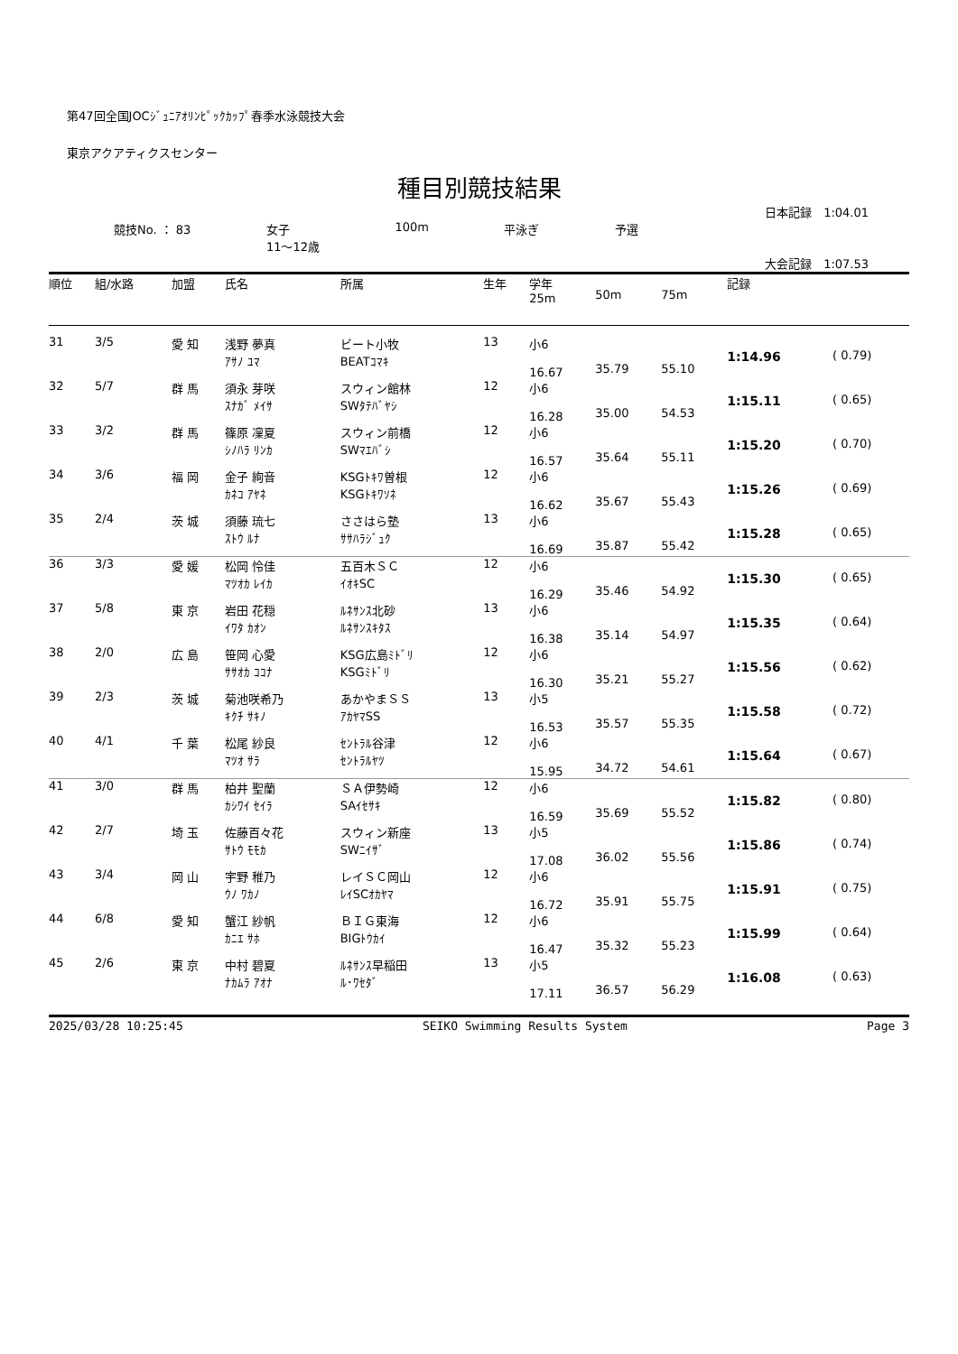第47回全国JOCｼﾞｭﾆｱｵﾘﾝﾋﾟｯｸｶｯﾌﾟ春季水泳競技大会
東京アクアティクスセンター
種目別競技結果
日本記録　1:04.01
競技No. ： 83 女子
11～12歳 100m 平泳ぎ 予選
大会記録　1:07.53
| 順位 | 組/水路 | 加盟 | 氏名 | 所属 | 生年 | 学年 25m | 50m | 75m | 記録 | |
| --- | --- | --- | --- | --- | --- | --- | --- | --- | --- | --- |
| 31 | 3/5 | 愛 知 | 浅野 夢真 ｱｻﾉ ﾕﾏ | ビート小牧 BEATｺﾏｷ | 13 | 小6 16.67 | 35.79 | 55.10 | 1:14.96 | ( 0.79) |
| 32 | 5/7 | 群 馬 | 須永 芽咲 ｽﾅｶﾞ ﾒｲｻ | スウィン館林 SWﾀﾃﾊﾞﾔｼ | 12 | 小6 16.28 | 35.00 | 54.53 | 1:15.11 | ( 0.65) |
| 33 | 3/2 | 群 馬 | 篠原 凜夏 ｼﾉﾊﾗ ﾘﾝｶ | スウィン前橋 SWﾏｴﾊﾞｼ | 12 | 小6 16.57 | 35.64 | 55.11 | 1:15.20 | ( 0.70) |
| 34 | 3/6 | 福 岡 | 金子 絢音 ｶﾈｺ ｱﾔﾈ | KSGﾄｷﾜ曽根 KSGﾄｷﾜｿﾈ | 12 | 小6 16.62 | 35.67 | 55.43 | 1:15.26 | ( 0.69) |
| 35 | 2/4 | 茨 城 | 須藤 琉七 ｽﾄｳ ﾙﾅ | ささはら塾 ｻｻﾊﾗｼﾞｭｸ | 13 | 小6 16.69 | 35.87 | 55.42 | 1:15.28 | ( 0.65) |
| 36 | 3/3 | 愛 媛 | 松岡 怜佳 ﾏﾂｵｶ ﾚｲｶ | 五百木ＳＣ ｲｵｷSC | 12 | 小6 16.29 | 35.46 | 54.92 | 1:15.30 | ( 0.65) |
| 37 | 5/8 | 東 京 | 岩田 花穏 ｲﾜﾀ ｶｵﾝ | ﾙﾈｻﾝｽ北砂 ﾙﾈｻﾝｽｷﾀｽ | 13 | 小6 16.38 | 35.14 | 54.97 | 1:15.35 | ( 0.64) |
| 38 | 2/0 | 広 島 | 笹岡 心愛 ｻｻｵｶ ｺｺﾅ | KSG広島ﾐﾄﾞﾘ KSGﾐﾄﾞﾘ | 12 | 小6 16.30 | 35.21 | 55.27 | 1:15.56 | ( 0.62) |
| 39 | 2/3 | 茨 城 | 菊池咲希乃 ｷｸﾁ ｻｷﾉ | あかやまＳＳ ｱｶﾔﾏSS | 13 | 小5 16.53 | 35.57 | 55.35 | 1:15.58 | ( 0.72) |
| 40 | 4/1 | 千 葉 | 松尾 紗良 ﾏﾂｵ ｻﾗ | ｾﾝﾄﾗﾙ谷津 ｾﾝﾄﾗﾙﾔﾂ | 12 | 小6 15.95 | 34.72 | 54.61 | 1:15.64 | ( 0.67) |
| 41 | 3/0 | 群 馬 | 柏井 聖蘭 ｶｼﾜｲ ｾｲﾗ | ＳＡ伊勢崎 SAｲｾｻｷ | 12 | 小6 16.59 | 35.69 | 55.52 | 1:15.82 | ( 0.80) |
| 42 | 2/7 | 埼 玉 | 佐藤百々花 ｻﾄｳ ﾓﾓｶ | スウィン新座 SWﾆｲｻﾞ | 13 | 小5 17.08 | 36.02 | 55.56 | 1:15.86 | ( 0.74) |
| 43 | 3/4 | 岡 山 | 宇野 稚乃 ｳﾉ ﾜｶﾉ | レイＳＣ岡山 ﾚｲSCｵｶﾔﾏ | 12 | 小6 16.72 | 35.91 | 55.75 | 1:15.91 | ( 0.75) |
| 44 | 6/8 | 愛 知 | 蟹江 紗帆 ｶﾆｴ ｻﾎ | ＢＩＧ東海 BIGﾄｳｶｲ | 12 | 小6 16.47 | 35.32 | 55.23 | 1:15.99 | ( 0.64) |
| 45 | 2/6 | 東 京 | 中村 碧夏 ﾅｶﾑﾗ ｱｵﾅ | ﾙﾈｻﾝｽ早稲田 ﾙ･ﾜｾﾀﾞ | 13 | 小5 17.11 | 36.57 | 56.29 | 1:16.08 | ( 0.63) |
2025/03/28 10:25:45 SEIKO Swimming Results System Page 3